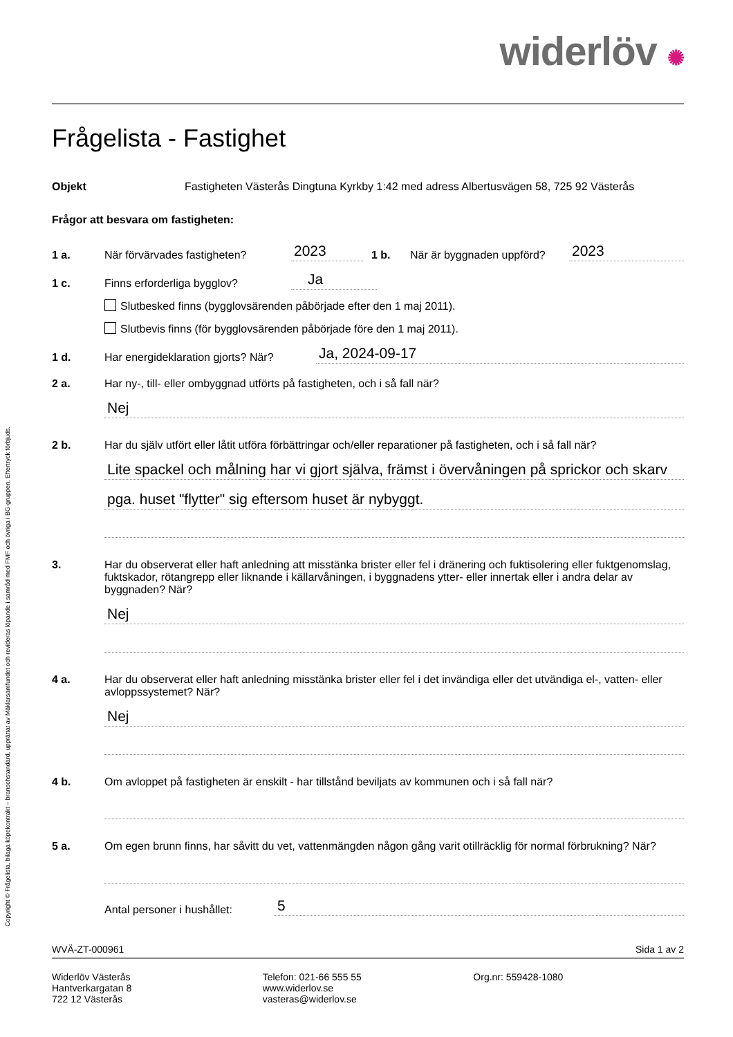Copyright © Frågelista, bilaga köpekontrakt – branschstandard, upprättat av Mäklarsamfundet och revideras löpande i samråd med FMF och övriga i BG-gruppen. Eftertryck förbjuds.
widerlöv ✺
Frågelista - Fastighet
Objekt
Fastigheten Västerås Dingtuna Kyrkby 1:42 med adress Albertusvägen 58, 725 92 Västerås
Frågor att besvara om fastigheten:
1 a.
När förvärvades fastigheten?
2023
1 b.
När är byggnaden uppförd?
2023
1 c.
Finns erforderliga bygglov?
Ja
Slutbesked finns (bygglovsärenden påbörjade efter den 1 maj 2011).
Slutbevis finns (för bygglovsärenden påbörjade före den 1 maj 2011).
1 d.
Har energideklaration gjorts? När?
Ja, 2024-09-17
2 a.
Har ny-, till- eller ombyggnad utförts på fastigheten, och i så fall när?
Nej
2 b.
Har du själv utfört eller låtit utföra förbättringar och/eller reparationer på fastigheten, och i så fall när?
Lite spackel och målning har vi gjort själva, främst i övervåningen på sprickor och skarv
pga. huset "flytter" sig eftersom huset är nybyggt.
3.
Har du observerat eller haft anledning att misstänka brister eller fel i dränering och fuktisolering eller fuktgenomslag, fuktskador, rötangrepp eller liknande i källarvåningen, i byggnadens ytter- eller innertak eller i andra delar av byggnaden? När?
Nej
4 a.
Har du observerat eller haft anledning misstänka brister eller fel i det invändiga eller det utvändiga el-, vatten- eller avloppssystemet? När?
Nej
4 b.
Om avloppet på fastigheten är enskilt - har tillstånd beviljats av kommunen och i så fall när?
5 a.
Om egen brunn finns, har såvitt du vet, vattenmängden någon gång varit otillräcklig för normal förbrukning? När?
Antal personer i hushållet:
5
WVÄ-ZT-000961 Sida 1 av 2
Widerlöv Västerås
Hantverkargatan 8
722 12 Västerås
Telefon: 021-66 555 55
www.widerlov.se
vasteras@widerlov.se
Org.nr: 559428-1080